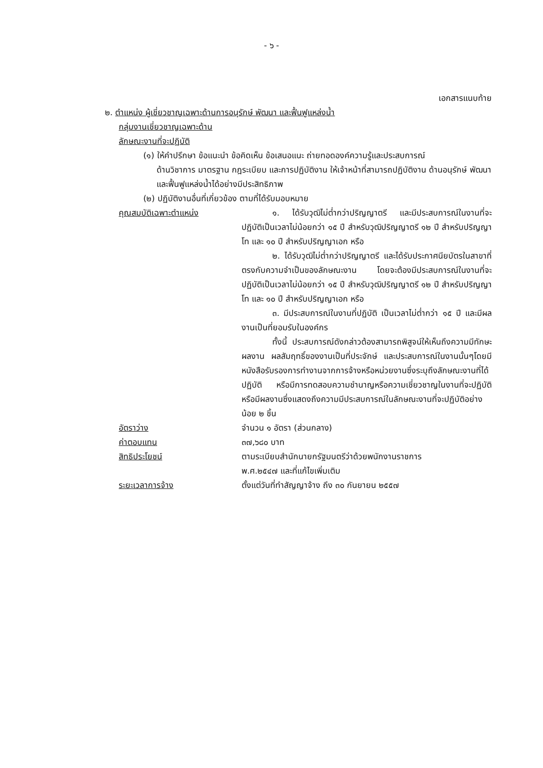- ๖ -
เอกสารแนบท้าย
๒. ตำแหน่ง ผู้เชี่ยวชาญเฉพาะด้านการอนุรักษ์ พัฒนา และฟื้นฟูแหล่งน้ำ
กลุ่มงานเชี่ยวชาญเฉพาะด้าน
ลักษณะงานที่จะปฏิบัติ
(๑) ให้คำปรึกษา ข้อแนะนำ ข้อคิดเห็น ข้อเสนอแนะ ถ่ายทอดองค์ความรู้และประสบการณ์
ด้านวิชาการ มาตรฐาน กฎระเบียบ และการปฏิบัติงาน ให้เจ้าหน้าที่สามารถปฏิบัติงาน ด้านอนุรักษ์ พัฒนา และฟื้นฟูแหล่งน้ำได้อย่างมีประสิทธิภาพ
(๒) ปฏิบัติงานอื่นที่เกี่ยวข้อง ตามที่ได้รับมอบหมาย
คุณสมบัติเฉพาะตำแหน่ง
๑. ได้รับวุฒิไม่ต่ำกว่าปริญญาตรี และมีประสบการณ์ในงานที่จะปฏิบัติเป็นเวลาไม่น้อยกว่า ๑๕ ปี สำหรับวุฒิปริญญาตรี ๑๒ ปี สำหรับปริญญาโท และ ๑๐ ปี สำหรับปริญญาเอก หรือ
๒. ได้รับวุฒิไม่ต่ำกว่าปริญญาตรี และได้รับประกาศนียบัตรในสาขาที่ตรงกับความจำเป็นของลักษณะงาน โดยจะต้องมีประสบการณ์ในงานที่จะปฏิบัติเป็นเวลาไม่น้อยกว่า ๑๕ ปี สำหรับวุฒิปริญญาตรี ๑๒ ปี สำหรับปริญญาโท และ ๑๐ ปี สำหรับปริญญาเอก หรือ
๓. มีประสบการณ์ในงานที่ปฏิบัติ เป็นเวลาไม่ต่ำกว่า ๑๕ ปี และมีผลงานเป็นที่ยอมรับในองค์กร
ทั้งนี้ ประสบการณ์ดังกล่าวต้องสามารถพิสูจน์ให้เห็นถึงความมีทักษะผลงาน ผลสัมฤทธิ์ของงานเป็นที่ประจักษ์ และประสบการณ์ในงานนั้นๆโดยมีหนังสือรับรองการทำงานจากการจ้างหรือหน่วยงานซึ่งระบุถึงลักษณะงานที่ได้ปฏิบัติ หรือมีการทดสอบความชำนาญหรือความเชี่ยวชาญในงานที่จะปฏิบัติ หรือมีผลงานซึ่งแสดงถึงความมีประสบการณ์ในลักษณะงานที่จะปฏิบัติอย่างน้อย ๒ ชิ้น
อัตราว่าง จำนวน ๑ อัตรา (ส่วนกลาง)
ค่าตอบแทน ๓๗,๖๘๐ บาท
สิทธิประโยชน์ ตามระเบียบสำนักนายกรัฐมนตรีว่าด้วยพนักงานราชการ
พ.ศ.๒๕๔๗ และที่แก้ไขเพิ่มเติม
ระยะเวลาการจ้าง ตั้งแต่วันที่ทำสัญญาจ้าง ถึง ๓๐ กันยายน ๒๕๕๗